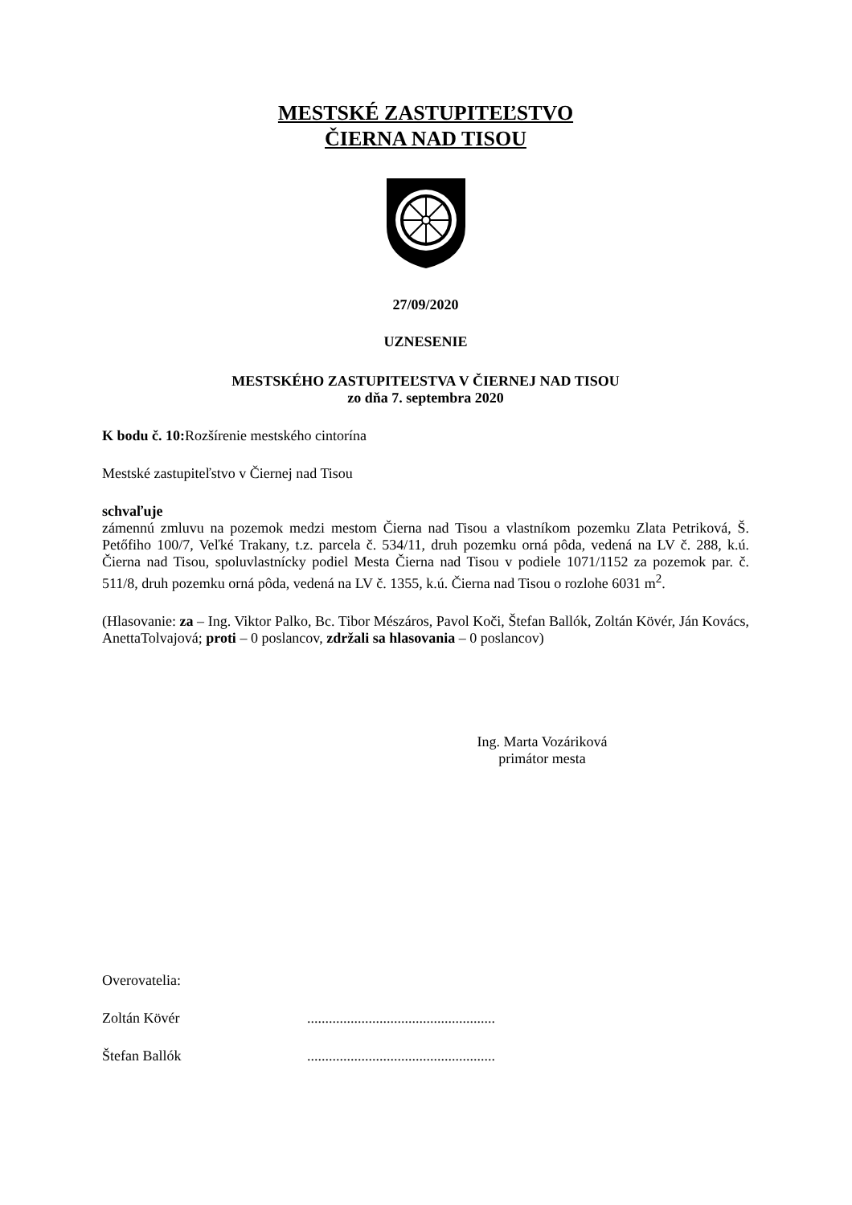MESTSKÉ ZASTUPITEĽSTVO
ČIERNA NAD TISOU
27/09/2020
UZNESENIE
MESTSKÉHO ZASTUPITEĽSTVA V ČIERNEJ NAD TISOU
zo dňa 7. septembra 2020
K bodu č. 10: Rozšírenie mestského cintorína
Mestské zastupiteľstvo v Čiernej nad Tisou
schvaľuje
zámennú zmluvu na pozemok medzi mestom Čierna nad Tisou a vlastníkom pozemku Zlata Petriková, Š. Petőfiho 100/7, Veľké Trakany, t.z. parcela č. 534/11, druh pozemku orná pôda, vedená na LV č. 288, k.ú. Čierna nad Tisou, spoluvlastnícky podiel Mesta Čierna nad Tisou v podiele 1071/1152 za pozemok par. č. 511/8, druh pozemku orná pôda, vedená na LV č. 1355, k.ú. Čierna nad Tisou o rozlohe 6031 m<sup>2</sup>.
(Hlasovanie: za – Ing. Viktor Palko, Bc. Tibor Mészáros, Pavol Koči, Štefan Ballók, Zoltán Kövér, Ján Kovács, AnettaTolvajová; proti – 0 poslancov, zdržali sa hlasovania – 0 poslancov)
Ing. Marta Vozáriková
primátor mesta
Overovatelia:
Zoltán Kövér ....................................................
Štefan Ballók ....................................................